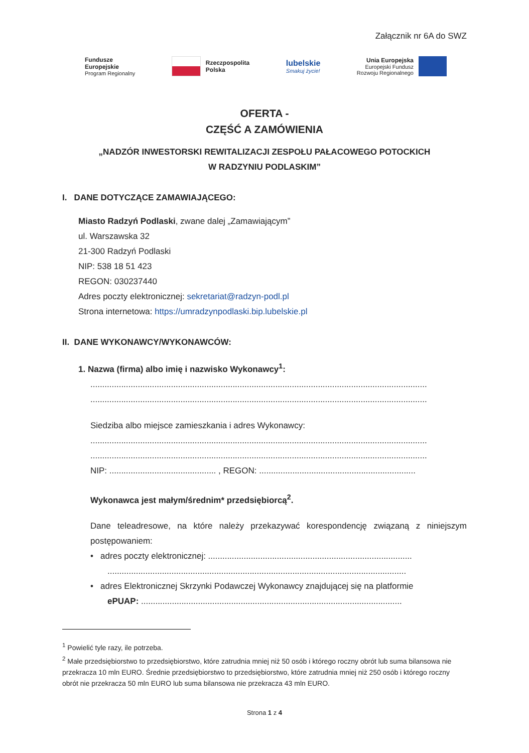Załącznik nr 6A do SWZ
Fundusze
Europejskie
Program Regionalny
Rzeczpospolita
Polska
lubelskie
Smakuj życie!
Unia Europejska
Europejski Fundusz
Rozwoju Regionalnego
OFERTA -
CZĘŚĆ A ZAMÓWIENIA
„NADZÓR INWESTORSKI REWITALIZACJI ZESPOŁU PAŁACOWEGO POTOCKICH
W RADZYNIU PODLASKIM”
I. DANE DOTYCZĄCE ZAMAWIAJĄCEGO:
Miasto Radzyń Podlaski, zwane dalej „Zamawiającym”
ul. Warszawska 32
21-300 Radzyń Podlaski
NIP: 538 18 51 423
REGON: 030237440
Adres poczty elektronicznej: sekretariat@radzyn-podl.pl
Strona internetowa: https://umradzynpodlaski.bip.lubelskie.pl
II. DANE WYKONAWCY/WYKONAWCÓW:
1. Nazwa (firma) albo imię i nazwisko Wykonawcy<sup>1</sup>:
..............................................................................................................................................
..............................................................................................................................................
Siedziba albo miejsce zamieszkania i adres Wykonawcy:
..............................................................................................................................................
..............................................................................................................................................
NIP: ............................................. , REGON: ..................................................................
Wykonawca jest małym/średnim* przedsiębiorcą<sup>2</sup>.
Dane teleadresowe, na które należy przekazywać korespondencję związaną z niniejszym postępowaniem:
• adres poczty elektronicznej: ......................................................................................
..............................................................................................................................
• adres Elektronicznej Skrzynki Podawczej Wykonawcy znajdującej się na platformie
ePUAP: ..............................................................................................................
<sup>1</sup> Powielić tyle razy, ile potrzeba.
<sup>2</sup> Małe przedsiębiorstwo to przedsiębiorstwo, które zatrudnia mniej niż 50 osób i którego roczny obrót lub suma bilansowa nie przekracza 10 mln EURO. Średnie przedsiębiorstwo to przedsiębiorstwo, które zatrudnia mniej niż 250 osób i którego roczny obrót nie przekracza 50 mln EURO lub suma bilansowa nie przekracza 43 mln EURO.
Strona 1 z 4